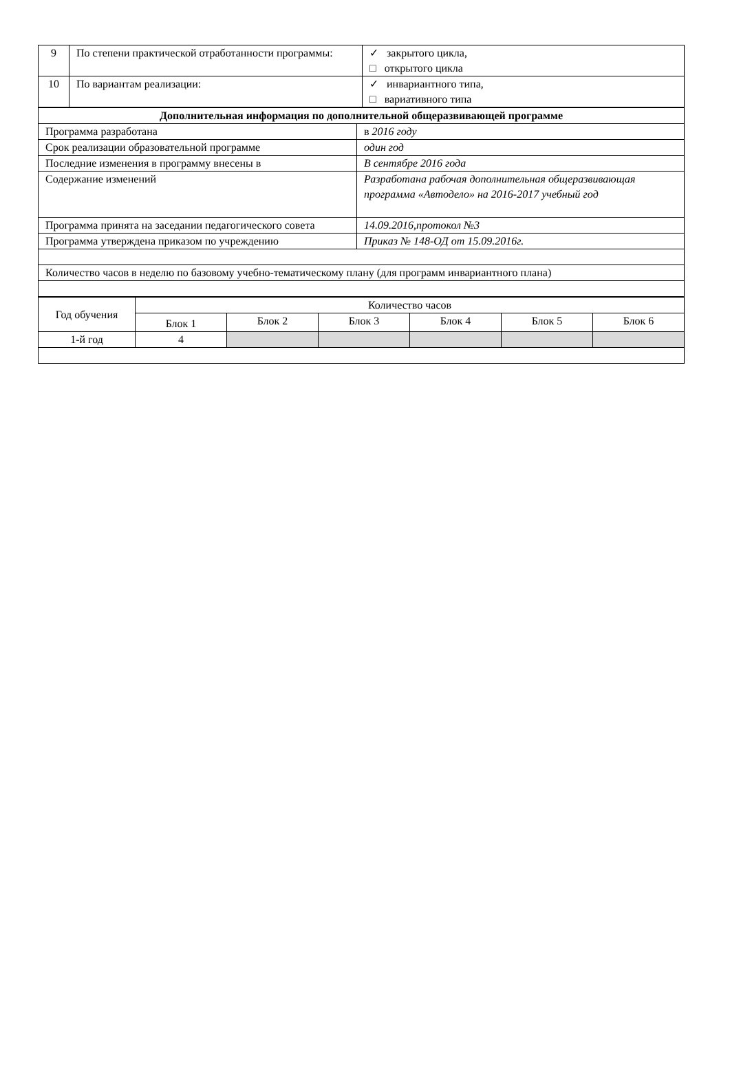| 9 | По степени практической отработанности программы: | ✓ закрытого цикла, □ открытого цикла |
| 10 | По вариантам реализации: | ✓ инвариантного типа, □ вариативного типа |
| Дополнительная информация по дополнительной общеразвивающей программе | |
| Программа разработана | в 2016 году |
| Срок реализации образовательной программе | один год |
| Последние изменения в программу внесены в | В сентябре 2016 года |
| Содержание изменений | Разработана рабочая дополнительная общеразвивающая программа «Автодело» на 2016-2017 учебный год |
| Программа принята на заседании педагогического совета | 14.09.2016,протокол №3 |
| Программа утверждена приказом по учреждению | Приказ № 148-ОД от 15.09.2016г. |
| Количество часов в неделю по базовому учебно-тематическому плану (для программ инвариантного плана) | |
| Год обучения | Количество часов | | | | | |
| | Блок 1 | Блок 2 | Блок 3 | Блок 4 | Блок 5 | Блок 6 |
| 1-й год | 4 | | | | | |